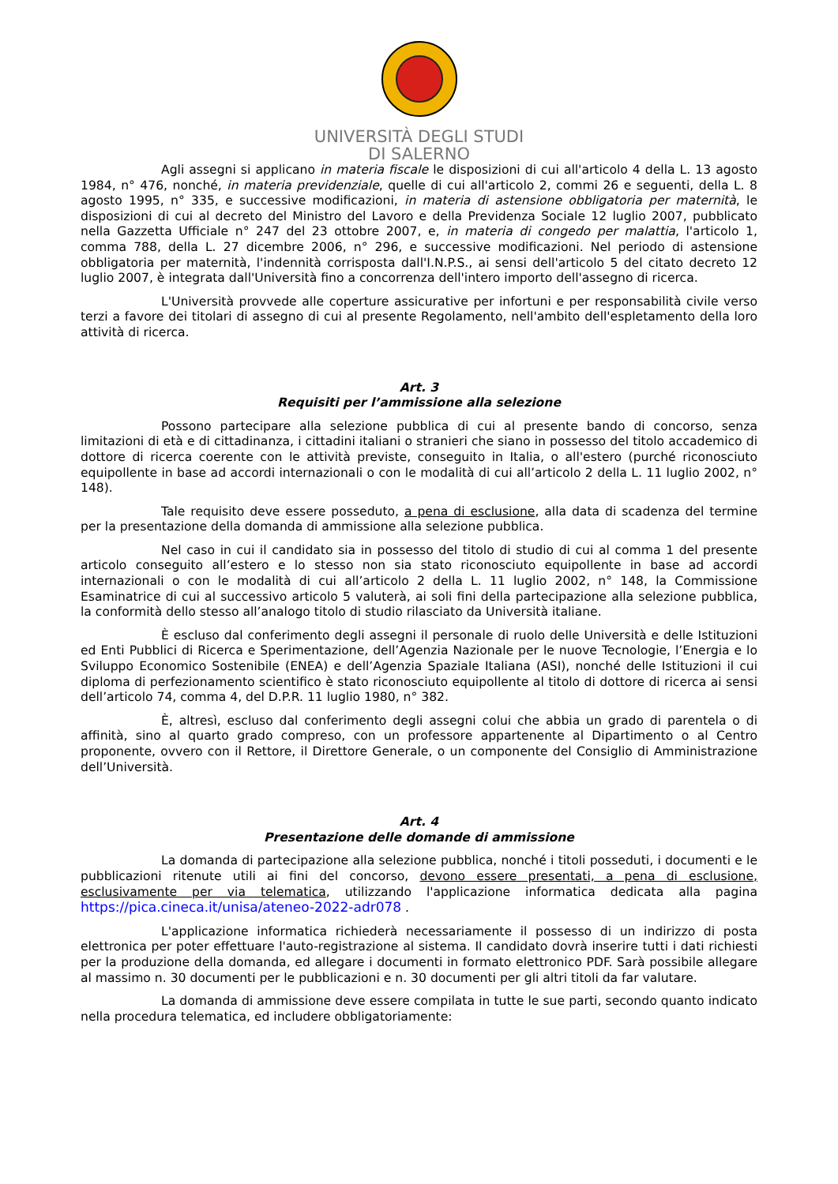UNIVERSITÀ DEGLI STUDI
DI SALERNO
Agli assegni si applicano in materia fiscale le disposizioni di cui all'articolo 4 della L. 13 agosto 1984, n° 476, nonché, in materia previdenziale, quelle di cui all'articolo 2, commi 26 e seguenti, della L. 8 agosto 1995, n° 335, e successive modificazioni, in materia di astensione obbligatoria per maternità, le disposizioni di cui al decreto del Ministro del Lavoro e della Previdenza Sociale 12 luglio 2007, pubblicato nella Gazzetta Ufficiale n° 247 del 23 ottobre 2007, e, in materia di congedo per malattia, l'articolo 1, comma 788, della L. 27 dicembre 2006, n° 296, e successive modificazioni. Nel periodo di astensione obbligatoria per maternità, l'indennità corrisposta dall'I.N.P.S., ai sensi dell'articolo 5 del citato decreto 12 luglio 2007, è integrata dall'Università fino a concorrenza dell'intero importo dell'assegno di ricerca.
L'Università provvede alle coperture assicurative per infortuni e per responsabilità civile verso terzi a favore dei titolari di assegno di cui al presente Regolamento, nell'ambito dell'espletamento della loro attività di ricerca.
Art. 3
Requisiti per l’ammissione alla selezione
Possono partecipare alla selezione pubblica di cui al presente bando di concorso, senza limitazioni di età e di cittadinanza, i cittadini italiani o stranieri che siano in possesso del titolo accademico di dottore di ricerca coerente con le attività previste, conseguito in Italia, o all'estero (purché riconosciuto equipollente in base ad accordi internazionali o con le modalità di cui all’articolo 2 della L. 11 luglio 2002, n° 148).
Tale requisito deve essere posseduto, a pena di esclusione, alla data di scadenza del termine per la presentazione della domanda di ammissione alla selezione pubblica.
Nel caso in cui il candidato sia in possesso del titolo di studio di cui al comma 1 del presente articolo conseguito all’estero e lo stesso non sia stato riconosciuto equipollente in base ad accordi internazionali o con le modalità di cui all’articolo 2 della L. 11 luglio 2002, n° 148, la Commissione Esaminatrice di cui al successivo articolo 5 valuterà, ai soli fini della partecipazione alla selezione pubblica, la conformità dello stesso all’analogo titolo di studio rilasciato da Università italiane.
È escluso dal conferimento degli assegni il personale di ruolo delle Università e delle Istituzioni ed Enti Pubblici di Ricerca e Sperimentazione, dell’Agenzia Nazionale per le nuove Tecnologie, l’Energia e lo Sviluppo Economico Sostenibile (ENEA) e dell’Agenzia Spaziale Italiana (ASI), nonché delle Istituzioni il cui diploma di perfezionamento scientifico è stato riconosciuto equipollente al titolo di dottore di ricerca ai sensi dell’articolo 74, comma 4, del D.P.R. 11 luglio 1980, n° 382.
È, altresì, escluso dal conferimento degli assegni colui che abbia un grado di parentela o di affinità, sino al quarto grado compreso, con un professore appartenente al Dipartimento o al Centro proponente, ovvero con il Rettore, il Direttore Generale, o un componente del Consiglio di Amministrazione dell’Università.
Art. 4
Presentazione delle domande di ammissione
La domanda di partecipazione alla selezione pubblica, nonché i titoli posseduti, i documenti e le pubblicazioni ritenute utili ai fini del concorso, devono essere presentati, a pena di esclusione, esclusivamente per via telematica, utilizzando l'applicazione informatica dedicata alla pagina https://pica.cineca.it/unisa/ateneo-2022-adr078 .
L'applicazione informatica richiederà necessariamente il possesso di un indirizzo di posta elettronica per poter effettuare l'auto-registrazione al sistema. Il candidato dovrà inserire tutti i dati richiesti per la produzione della domanda, ed allegare i documenti in formato elettronico PDF. Sarà possibile allegare al massimo n. 30 documenti per le pubblicazioni e n. 30 documenti per gli altri titoli da far valutare.
La domanda di ammissione deve essere compilata in tutte le sue parti, secondo quanto indicato nella procedura telematica, ed includere obbligatoriamente: